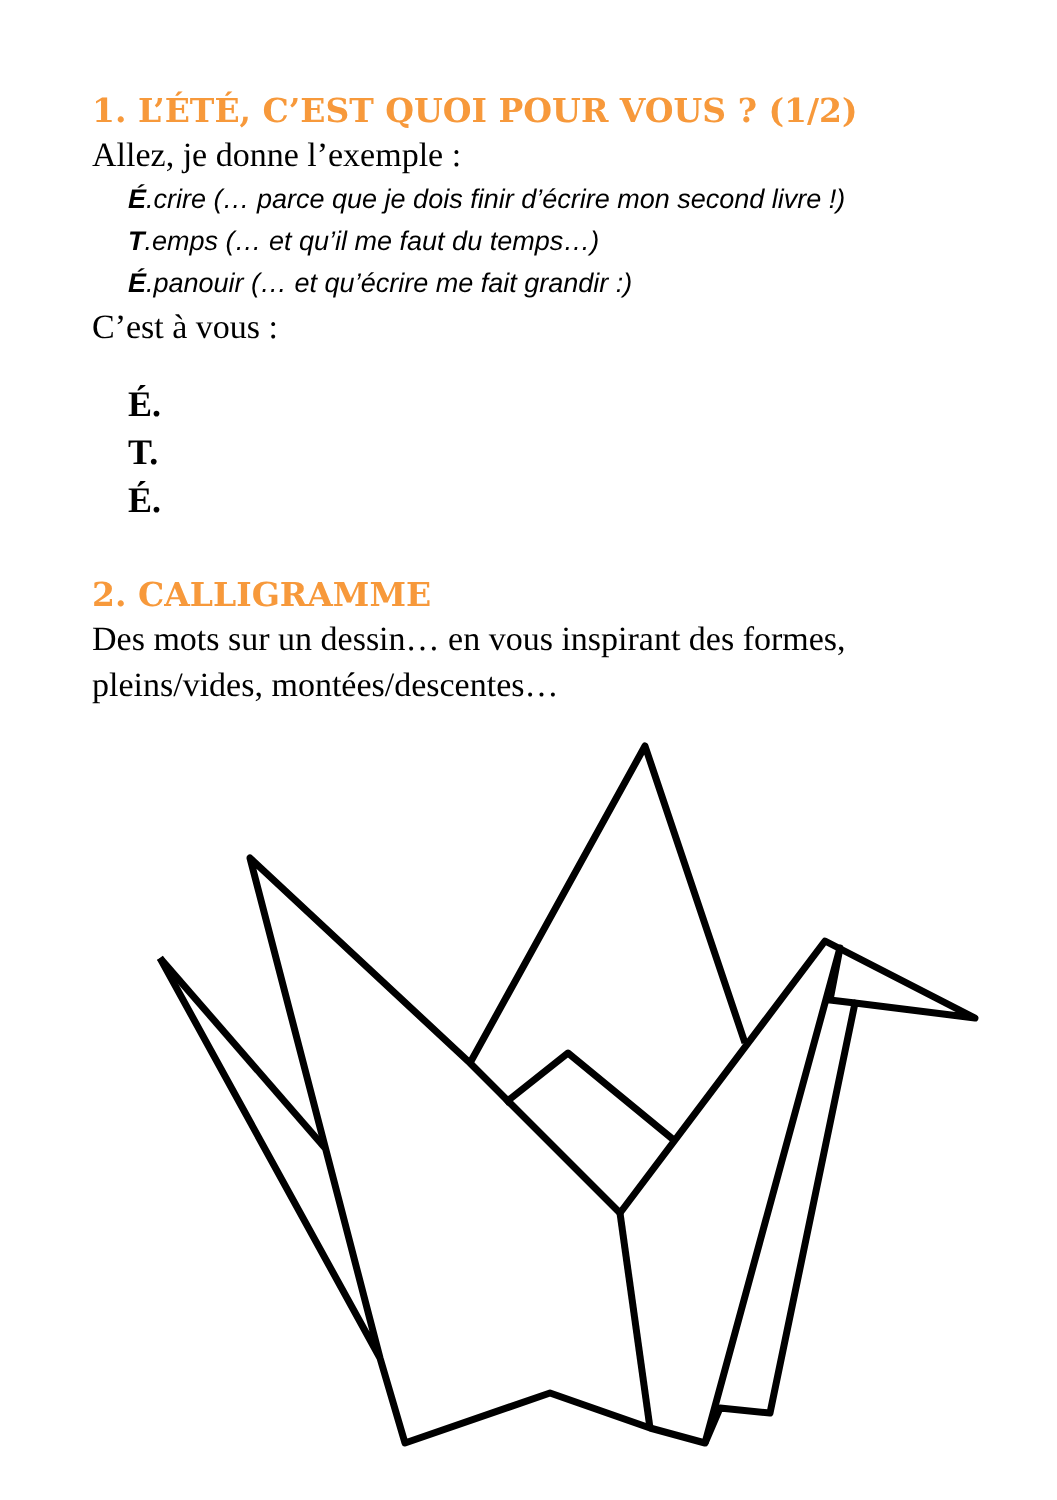1. L’ÉTÉ, C’EST QUOI POUR VOUS ? (1/2)
Allez, je donne l’exemple :
É.crire (… parce que je dois finir d’écrire mon second livre !)
T.emps (… et qu’il me faut du temps…)
É.panouir (… et qu’écrire me fait grandir :)
C’est à vous :
É.
T.
É.
2. CALLIGRAMME
Des mots sur un dessin… en vous inspirant des formes, pleins/vides, montées/descentes…